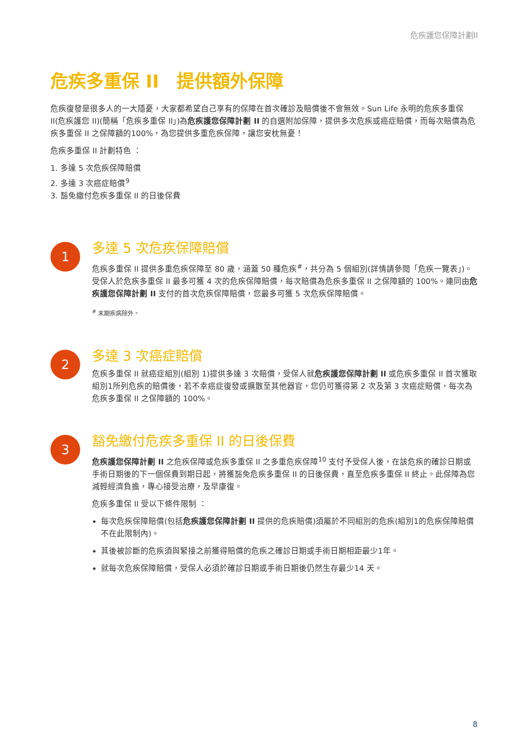危疾護您保障計劃II
危疾多重保 II　提供額外保障
危疾復發是很多人的一大隱憂，大家都希望自己享有的保障在首次確診及賠償後不會無效。Sun Life 永明的危疾多重保 II(危疾護您 II)(簡稱「危疾多重保 II」)為危疾護您保障計劃 II 的自選附加保障，提供多次危疾或癌症賠償，而每次賠償為危疾多重保 II 之保障額的100%，為您提供多重危疾保障，讓您安枕無憂！
危疾多重保 II 計劃特色 ：
1. 多達 5 次危疾保障賠償
2. 多達 3 次癌症賠償<sup>9</sup>
3. 豁免繳付危疾多重保 II 的日後保費
1
多達 5 次危疾保障賠償
危疾多重保 II 提供多重危疾保障至 80 歲，涵蓋 50 種危疾<sup>#</sup>，共分為 5 個組別(詳情請參閱「危疾一覽表」)。受保人於危疾多重保 II 最多可獲 4 次的危疾保障賠償，每次賠償為危疾多重保 II 之保障額的 100%。連同由危疾護您保障計劃 II 支付的首次危疾保障賠償，您最多可獲 5 次危疾保障賠償。
<sup>#</sup> 末期疾病除外。
2
多達 3 次癌症賠償
危疾多重保 II 就癌症組別(組別 1)提供多達 3 次賠償，受保人就危疾護您保障計劃 II 或危疾多重保 II 首次獲取組別1所列危疾的賠償後，若不幸癌症復發或擴散至其他器官，您仍可獲得第 2 次及第 3 次癌症賠償，每次為危疾多重保 II 之保障額的 100%。
3
豁免繳付危疾多重保 II 的日後保費
危疾護您保障計劃 II 之危疾保障或危疾多重保 II 之多重危疾保障<sup>10</sup> 支付予受保人後，在該危疾的確診日期或手術日期後的下一個保費到期日起，將獲豁免危疾多重保 II 的日後保費，直至危疾多重保 II 終止。此保障為您減輕經濟負擔，專心接受治療，及早康復。
危疾多重保 II 受以下條件限制 ：
每次危疾保障賠償(包括危疾護您保障計劃 II 提供的危疾賠償)須屬於不同組別的危疾(組別1的危疾保障賠償不在此限制內)。
其後被診斷的危疾須與緊接之前獲得賠償的危疾之確診日期或手術日期相距最少1年。
就每次危疾保障賠償，受保人必須於確診日期或手術日期後仍然生存最少14 天。
8